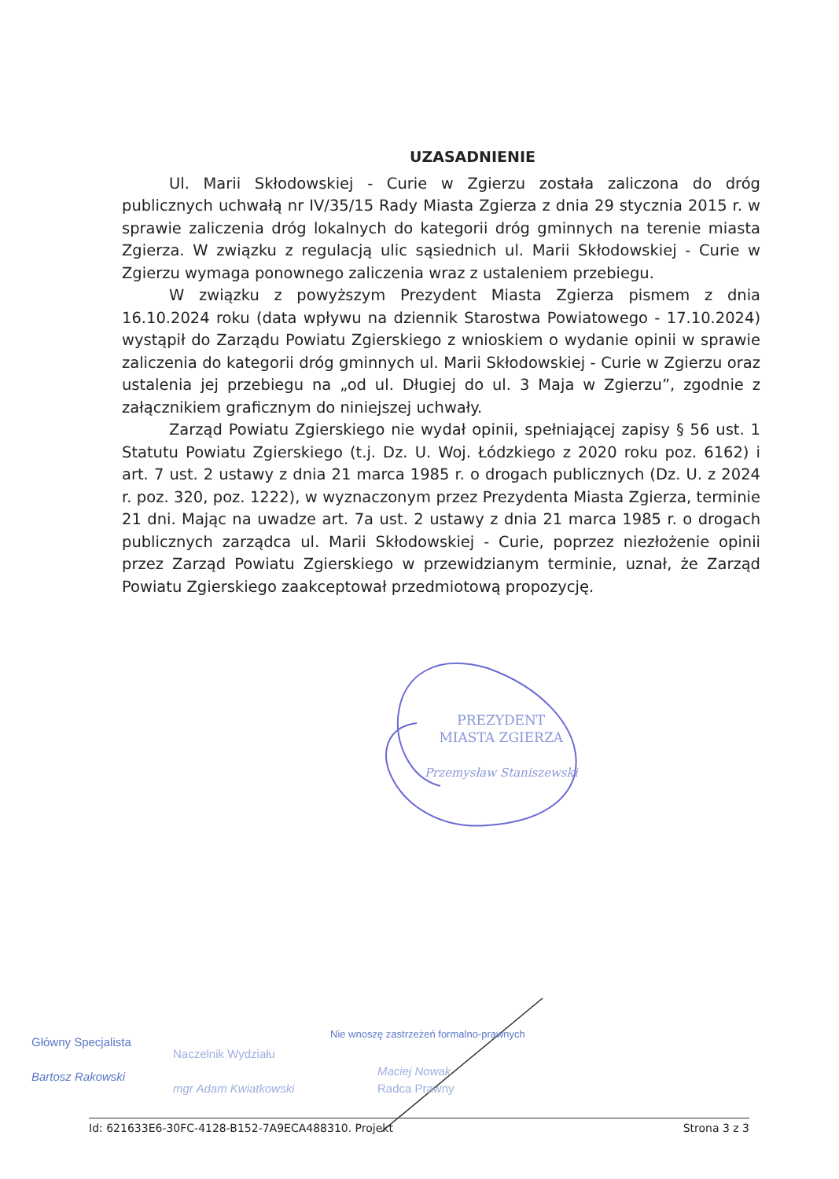UZASADNIENIE
Ul. Marii Skłodowskiej - Curie w Zgierzu została zaliczona do dróg publicznych uchwałą nr IV/35/15 Rady Miasta Zgierza z dnia 29 stycznia 2015 r. w sprawie zaliczenia dróg lokalnych do kategorii dróg gminnych na terenie miasta Zgierza. W związku z regulacją ulic sąsiednich ul. Marii Skłodowskiej - Curie w Zgierzu wymaga ponownego zaliczenia wraz z ustaleniem przebiegu.
W związku z powyższym Prezydent Miasta Zgierza pismem z dnia 16.10.2024 roku (data wpływu na dziennik Starostwa Powiatowego - 17.10.2024) wystąpił do Zarządu Powiatu Zgierskiego z wnioskiem o wydanie opinii w sprawie zaliczenia do kategorii dróg gminnych ul. Marii Skłodowskiej - Curie w Zgierzu oraz ustalenia jej przebiegu na „od ul. Długiej do ul. 3 Maja w Zgierzu”, zgodnie z załącznikiem graficznym do niniejszej uchwały.
Zarząd Powiatu Zgierskiego nie wydał opinii, spełniającej zapisy § 56 ust. 1 Statutu Powiatu Zgierskiego (t.j. Dz. U. Woj. Łódzkiego z 2020 roku poz. 6162) i art. 7 ust. 2 ustawy z dnia 21 marca 1985 r. o drogach publicznych (Dz. U. z 2024 r. poz. 320, poz. 1222), w wyznaczonym przez Prezydenta Miasta Zgierza, terminie 21 dni. Mając na uwadze art. 7a ust. 2 ustawy z dnia 21 marca 1985 r. o drogach publicznych zarządca ul. Marii Skłodowskiej - Curie, poprzez niezłożenie opinii przez Zarząd Powiatu Zgierskiego w przewidzianym terminie, uznał, że Zarząd Powiatu Zgierskiego zaakceptował przedmiotową propozycję.
PREZYDENT
MIASTA ZGIERZA
Przemysław Staniszewski
Główny Specjalista
Bartosz Rakowski
Naczelnik Wydziału
mgr Adam Kwiatkowski
Nie wnoszę zastrzeżeń formalno-prawnych
Maciej Nowak
Radca Prawny
Id: 621633E6-30FC-4128-B152-7A9ECA488310. Projekt Strona 3 z 3